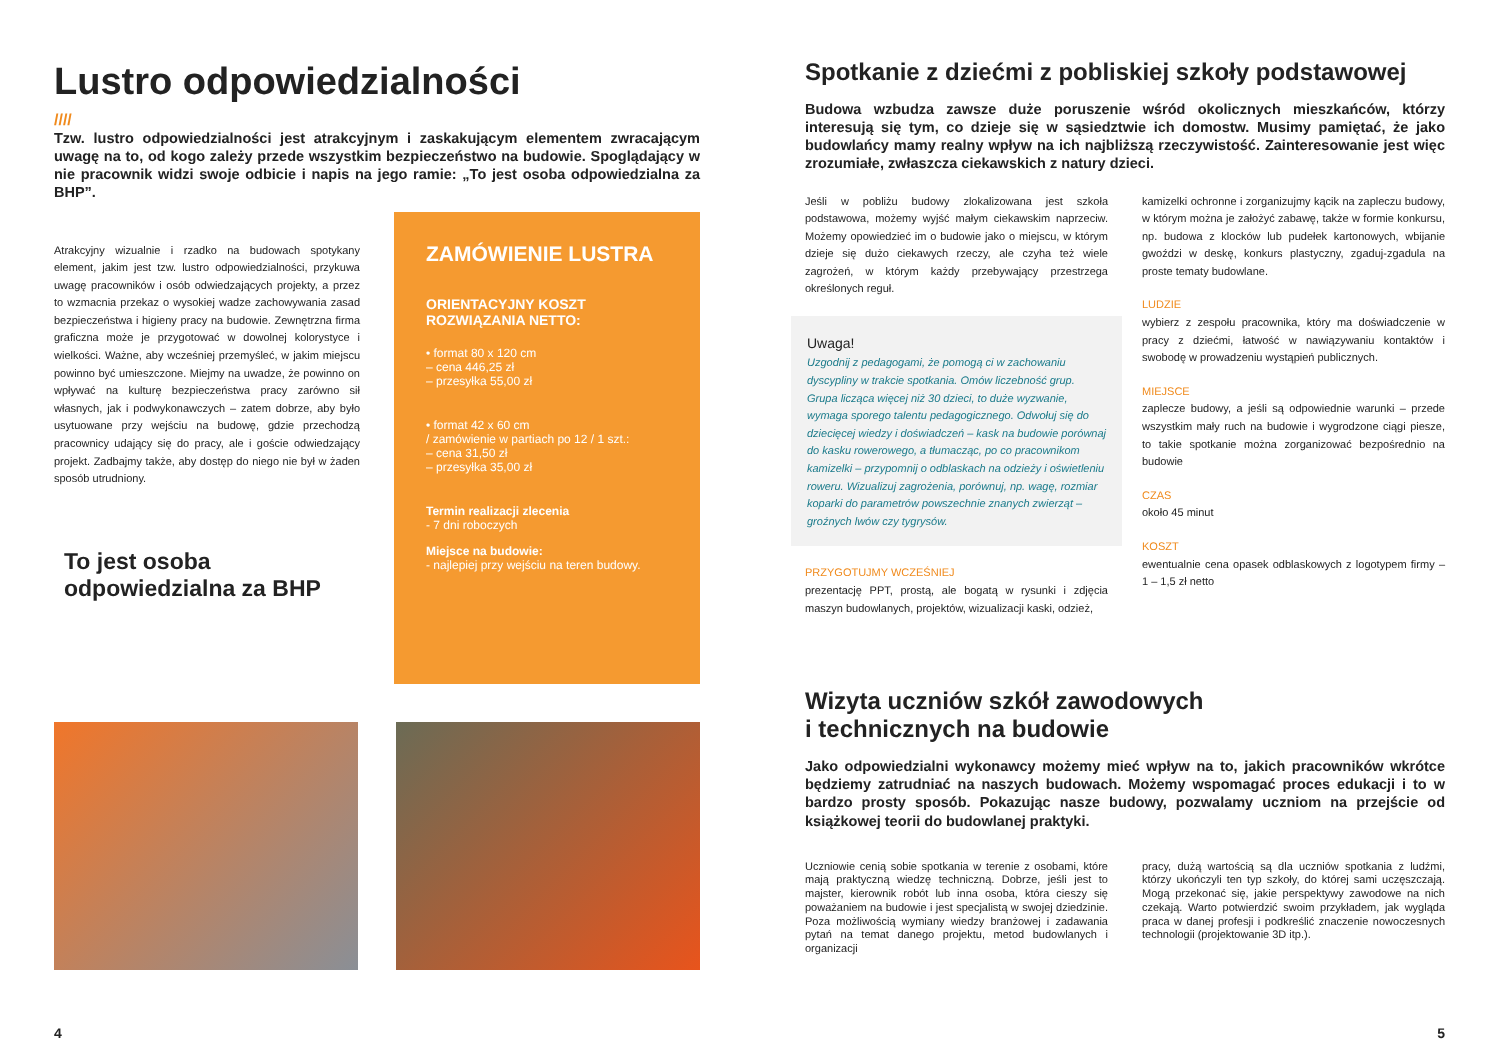Lustro odpowiedzialności
////
Tzw. lustro odpowiedzialności jest atrakcyjnym i zaskakującym elementem zwracającym uwagę na to, od kogo zależy przede wszystkim bezpieczeństwo na budowie. Spoglądający w nie pracownik widzi swoje odbicie i napis na jego ramie: „To jest osoba odpowiedzialna za BHP”.
Atrakcyjny wizualnie i rzadko na budowach spotykany element, jakim jest tzw. lustro odpowiedzialności, przykuwa uwagę pracowników i osób odwiedzających projekty, a przez to wzmacnia przekaz o wysokiej wadze zachowywania zasad bezpieczeństwa i higieny pracy na budowie. Zewnętrzna firma graficzna może je przygotować w dowolnej kolorystyce i wielkości. Ważne, aby wcześniej przemyśleć, w jakim miejscu powinno być umieszczone. Miejmy na uwadze, że powinno on wpływać na kulturę bezpieczeństwa pracy zarówno sił własnych, jak i podwykonawczych – zatem dobrze, aby było usytuowane przy wejściu na budowę, gdzie przechodzą pracownicy udający się do pracy, ale i goście odwiedzający projekt. Zadbajmy także, aby dostęp do niego nie był w żaden sposób utrudniony.
To jest osoba
odpowiedzialna za BHP
ZAMÓWIENIE LUSTRA
ORIENTACYJNY KOSZT
ROZWIĄZANIA NETTO:
• format 80 x 120 cm
– cena 446,25 zł
– przesyłka 55,00 zł
• format 42 x 60 cm
/ zamówienie w partiach po 12 / 1 szt.:
– cena 31,50 zł
– przesyłka 35,00 zł
Termin realizacji zlecenia
- 7 dni roboczych
Miejsce na budowie:
- najlepiej przy wejściu na teren budowy.
4
Spotkanie z dziećmi z pobliskiej szkoły podstawowej
Budowa wzbudza zawsze duże poruszenie wśród okolicznych mieszkańców, którzy interesują się tym, co dzieje się w sąsiedztwie ich domostw. Musimy pamiętać, że jako budowlańcy mamy realny wpływ na ich najbliższą rzeczywistość. Zainteresowanie jest więc zrozumiałe, zwłaszcza ciekawskich z natury dzieci.
Jeśli w pobliżu budowy zlokalizowana jest szkoła podstawowa, możemy wyjść małym ciekawskim naprzeciw. Możemy opowiedzieć im o budowie jako o miejscu, w którym dzieje się dużo ciekawych rzeczy, ale czyha też wiele zagrożeń, w którym każdy przebywający przestrzega określonych reguł.
Uwaga!
Uzgodnij z pedagogami, że pomogą ci w zachowaniu dyscypliny w trakcie spotkania. Omów liczebność grup. Grupa licząca więcej niż 30 dzieci, to duże wyzwanie, wymaga sporego talentu pedagogicznego. Odwołuj się do dziecięcej wiedzy i doświadczeń – kask na budowie porównaj do kasku rowerowego, a tłumacząc, po co pracownikom kamizelki – przypomnij o odblaskach na odzieży i oświetleniu roweru. Wizualizuj zagrożenia, porównuj, np. wagę, rozmiar koparki do parametrów powszechnie znanych zwierząt – groźnych lwów czy tygrysów.
PRZYGOTUJMY WCZEŚNIEJ
prezentację PPT, prostą, ale bogatą w rysunki i zdjęcia maszyn budowlanych, projektów, wizualizacji kaski, odzież,
kamizelki ochronne i zorganizujmy kącik na zapleczu budowy, w którym można je założyć zabawę, także w formie konkursu, np. budowa z klocków lub pudełek kartonowych, wbijanie gwoździ w deskę, konkurs plastyczny, zgaduj-zgadula na proste tematy budowlane.
LUDZIE
wybierz z zespołu pracownika, który ma doświadczenie w pracy z dziećmi, łatwość w nawiązywaniu kontaktów i swobodę w prowadzeniu wystąpień publicznych.
MIEJSCE
zaplecze budowy, a jeśli są odpowiednie warunki – przede wszystkim mały ruch na budowie i wygrodzone ciągi piesze, to takie spotkanie można zorganizować bezpośrednio na budowie
CZAS
około 45 minut
KOSZT
ewentualnie cena opasek odblaskowych z logotypem firmy – 1 – 1,5 zł netto
Wizyta uczniów szkół zawodowych
i technicznych na budowie
Jako odpowiedzialni wykonawcy możemy mieć wpływ na to, jakich pracowników wkrótce będziemy zatrudniać na naszych budowach. Możemy wspomagać proces edukacji i to w bardzo prosty sposób. Pokazując nasze budowy, pozwalamy uczniom na przejście od książkowej teorii do budowlanej praktyki.
Uczniowie cenią sobie spotkania w terenie z osobami, które mają praktyczną wiedzę techniczną. Dobrze, jeśli jest to majster, kierownik robót lub inna osoba, która cieszy się poważaniem na budowie i jest specjalistą w swojej dziedzinie. Poza możliwością wymiany wiedzy branżowej i zadawania pytań na temat danego projektu, metod budowlanych i organizacji
pracy, dużą wartością są dla uczniów spotkania z ludźmi, którzy ukończyli ten typ szkoły, do której sami uczęszczają. Mogą przekonać się, jakie perspektywy zawodowe na nich czekają. Warto potwierdzić swoim przykładem, jak wygląda praca w danej profesji i podkreślić znaczenie nowoczesnych technologii (projektowanie 3D itp.).
5